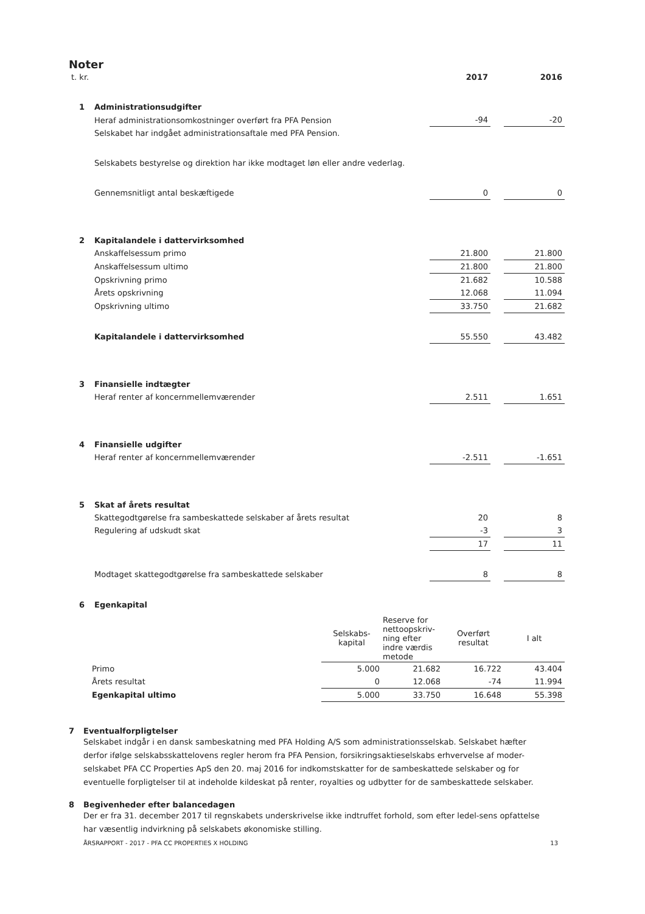Noter
| t. kr. | | 2017 | | 2016 |
| 1 | Administrationsudgifter | | | |
| | Heraf administrationsomkostninger overført fra PFA Pension | -94 | | -20 |
| | Selskabet har indgået administrationsaftale med PFA Pension. | | | |
| | Selskabets bestyrelse og direktion har ikke modtaget løn eller andre vederlag. | | | |
| | Gennemsnitligt antal beskæftigede | 0 | | 0 |
| 2 | Kapitalandele i dattervirksomhed | | | |
| | Anskaffelsessum primo | 21.800 | | 21.800 |
| | Anskaffelsessum ultimo | 21.800 | | 21.800 |
| | Opskrivning primo | 21.682 | | 10.588 |
| | Årets opskrivning | 12.068 | | 11.094 |
| | Opskrivning ultimo | 33.750 | | 21.682 |
| | Kapitalandele i dattervirksomhed | 55.550 | | 43.482 |
| 3 | Finansielle indtægter | | | |
| | Heraf renter af koncernmellemværender | 2.511 | | 1.651 |
| 4 | Finansielle udgifter | | | |
| | Heraf renter af koncernmellemværender | -2.511 | | -1.651 |
| 5 | Skat af årets resultat | | | |
| | Skattegodtgørelse fra sambeskattede selskaber af årets resultat | 20 | | 8 |
| | Regulering af udskudt skat | -3 | | 3 |
| | | 17 | | 11 |
| | Modtaget skattegodtgørelse fra sambeskattede selskaber | 8 | | 8 |
| 6 | Egenkapital | | | |
| | | Selskabs- kapital | Reserve for nettoopskriv- ning efter indre værdis metode | Overført resultat | I alt |
| | Primo | 5.000 | 21.682 | 16.722 | 43.404 |
| | Årets resultat | 0 | 12.068 | -74 | 11.994 |
| | Egenkapital ultimo | 5.000 | 33.750 | 16.648 | 55.398 |
7 Eventualforpligtelser
Selskabet indgår i en dansk sambeskatning med PFA Holding A/S som administrationsselskab. Selskabet hæfter derfor ifølge selskabsskattelovens regler herom fra PFA Pension, forsikringsaktieselskabs erhvervelse af moder-selskabet PFA CC Properties ApS den 20. maj 2016 for indkomstskatter for de sambeskattede selskaber og for eventuelle forpligtelser til at indeholde kildeskat på renter, royalties og udbytter for de sambeskattede selskaber.
8 Begivenheder efter balancedagen
Der er fra 31. december 2017 til regnskabets underskrivelse ikke indtruffet forhold, som efter ledel-sens opfattelse har væsentlig indvirkning på selskabets økonomiske stilling.
ÅRSRAPPORT - 2017 - PFA CC PROPERTIES X HOLDING 13